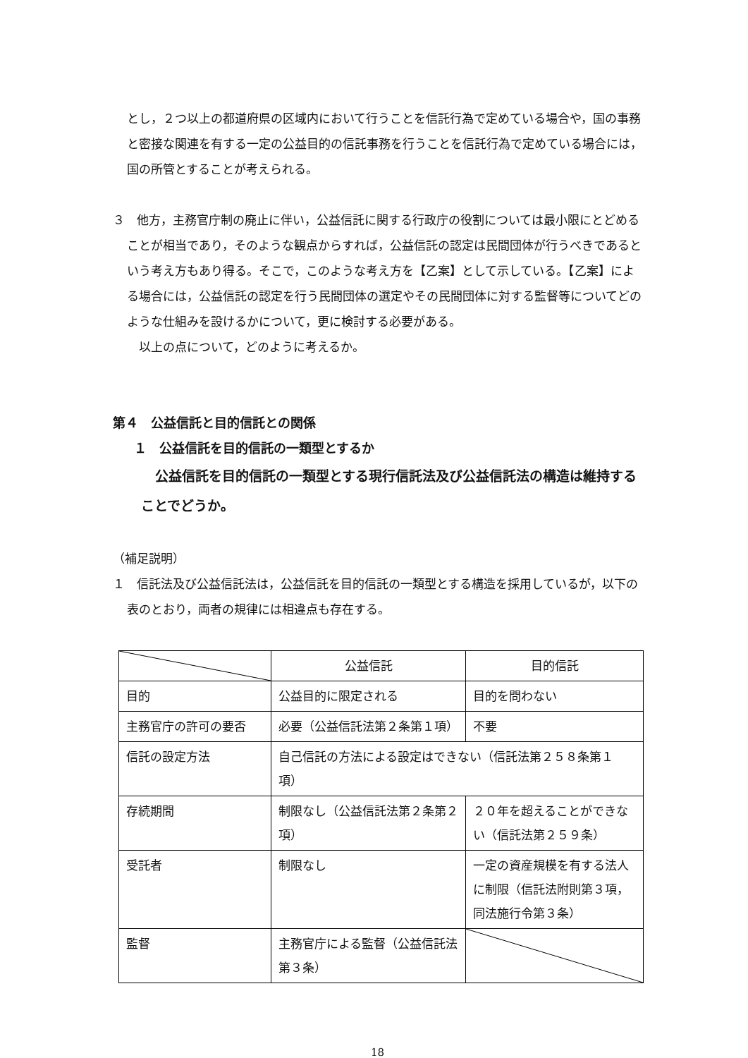とし，２つ以上の都道府県の区域内において行うことを信託行為で定めている場合や，国の事務と密接な関連を有する一定の公益目的の信託事務を行うことを信託行為で定めている場合には，国の所管とすることが考えられる。
３　他方，主務官庁制の廃止に伴い，公益信託に関する行政庁の役割については最小限にとどめることが相当であり，そのような観点からすれば，公益信託の認定は民間団体が行うべきであるという考え方もあり得る。そこで，このような考え方を【乙案】として示している。【乙案】による場合には，公益信託の認定を行う民間団体の選定やその民間団体に対する監督等についてどのような仕組みを設けるかについて，更に検討する必要がある。
　以上の点について，どのように考えるか。
第４　公益信託と目的信託との関係
１　公益信託を目的信託の一類型とするか
公益信託を目的信託の一類型とする現行信託法及び公益信託法の構造は維持することでどうか。
（補足説明）
１　信託法及び公益信託法は，公益信託を目的信託の一類型とする構造を採用しているが，以下の表のとおり，両者の規律には相違点も存在する。
| | 公益信託 | 目的信託 |
| 目的 | 公益目的に限定される | 目的を問わない |
| 主務官庁の許可の要否 | 必要（公益信託法第２条第１項） | 不要 |
| 信託の設定方法 | 自己信託の方法による設定はできない（信託法第２５８条第１項） | |
| 存続期間 | 制限なし（公益信託法第２条第２項） | ２０年を超えることができない（信託法第２５９条） |
| 受託者 | 制限なし | 一定の資産規模を有する法人に制限（信託法附則第３項，同法施行令第３条） |
| 監督 | 主務官庁による監督（公益信託法第３条） | |
18